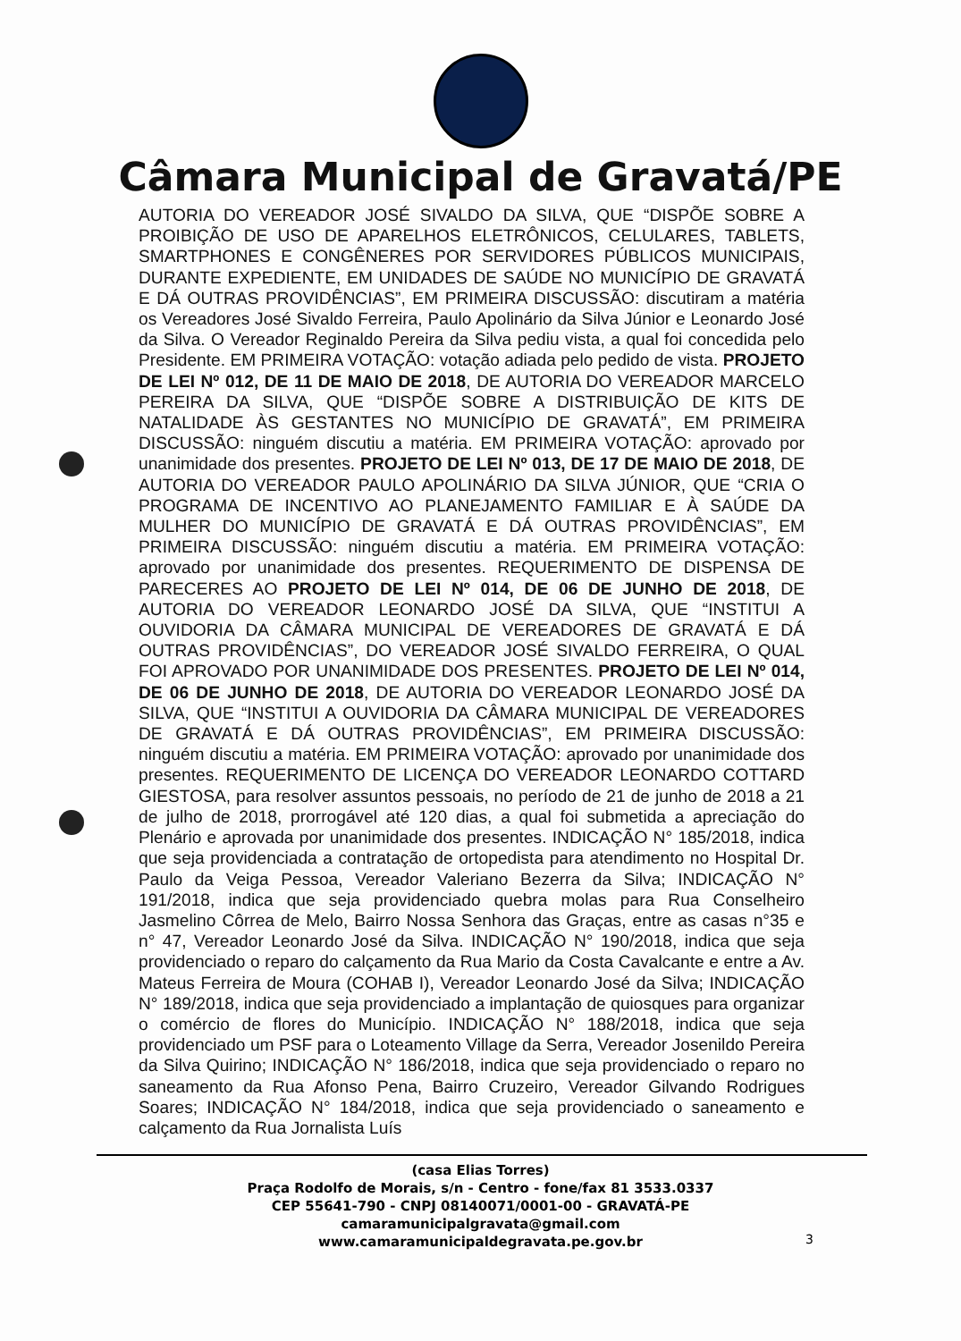Câmara Municipal de Gravatá/PE
AUTORIA DO VEREADOR JOSÉ SIVALDO DA SILVA, QUE “DISPÕE SOBRE A PROIBIÇÃO DE USO DE APARELHOS ELETRÔNICOS, CELULARES, TABLETS, SMARTPHONES E CONGÊNERES POR SERVIDORES PÚBLICOS MUNICIPAIS, DURANTE EXPEDIENTE, EM UNIDADES DE SAÚDE NO MUNICÍPIO DE GRAVATÁ E DÁ OUTRAS PROVIDÊNCIAS”, EM PRIMEIRA DISCUSSÃO: discutiram a matéria os Vereadores José Sivaldo Ferreira, Paulo Apolinário da Silva Júnior e Leonardo José da Silva. O Vereador Reginaldo Pereira da Silva pediu vista, a qual foi concedida pelo Presidente. EM PRIMEIRA VOTAÇÃO: votação adiada pelo pedido de vista. PROJETO DE LEI Nº 012, DE 11 DE MAIO DE 2018, DE AUTORIA DO VEREADOR MARCELO PEREIRA DA SILVA, QUE “DISPÕE SOBRE A DISTRIBUIÇÃO DE KITS DE NATALIDADE ÀS GESTANTES NO MUNICÍPIO DE GRAVATÁ”, EM PRIMEIRA DISCUSSÃO: ninguém discutiu a matéria. EM PRIMEIRA VOTAÇÃO: aprovado por unanimidade dos presentes. PROJETO DE LEI Nº 013, DE 17 DE MAIO DE 2018, DE AUTORIA DO VEREADOR PAULO APOLINÁRIO DA SILVA JÚNIOR, QUE “CRIA O PROGRAMA DE INCENTIVO AO PLANEJAMENTO FAMILIAR E À SAÚDE DA MULHER DO MUNICÍPIO DE GRAVATÁ E DÁ OUTRAS PROVIDÊNCIAS”, EM PRIMEIRA DISCUSSÃO: ninguém discutiu a matéria. EM PRIMEIRA VOTAÇÃO: aprovado por unanimidade dos presentes. REQUERIMENTO DE DISPENSA DE PARECERES AO PROJETO DE LEI Nº 014, DE 06 DE JUNHO DE 2018, DE AUTORIA DO VEREADOR LEONARDO JOSÉ DA SILVA, QUE “INSTITUI A OUVIDORIA DA CÂMARA MUNICIPAL DE VEREADORES DE GRAVATÁ E DÁ OUTRAS PROVIDÊNCIAS”, DO VEREADOR JOSÉ SIVALDO FERREIRA, O QUAL FOI APROVADO POR UNANIMIDADE DOS PRESENTES. PROJETO DE LEI Nº 014, DE 06 DE JUNHO DE 2018, DE AUTORIA DO VEREADOR LEONARDO JOSÉ DA SILVA, QUE “INSTITUI A OUVIDORIA DA CÂMARA MUNICIPAL DE VEREADORES DE GRAVATÁ E DÁ OUTRAS PROVIDÊNCIAS”, EM PRIMEIRA DISCUSSÃO: ninguém discutiu a matéria. EM PRIMEIRA VOTAÇÃO: aprovado por unanimidade dos presentes. REQUERIMENTO DE LICENÇA DO VEREADOR LEONARDO COTTARD GIESTOSA, para resolver assuntos pessoais, no período de 21 de junho de 2018 a 21 de julho de 2018, prorrogável até 120 dias, a qual foi submetida a apreciação do Plenário e aprovada por unanimidade dos presentes. INDICAÇÃO N° 185/2018, indica que seja providenciada a contratação de ortopedista para atendimento no Hospital Dr. Paulo da Veiga Pessoa, Vereador Valeriano Bezerra da Silva; INDICAÇÃO N° 191/2018, indica que seja providenciado quebra molas para Rua Conselheiro Jasmelino Côrrea de Melo, Bairro Nossa Senhora das Graças, entre as casas n°35 e n° 47, Vereador Leonardo José da Silva. INDICAÇÃO N° 190/2018, indica que seja providenciado o reparo do calçamento da Rua Mario da Costa Cavalcante e entre a Av. Mateus Ferreira de Moura (COHAB I), Vereador Leonardo José da Silva; INDICAÇÃO N° 189/2018, indica que seja providenciado a implantação de quiosques para organizar o comércio de flores do Município. INDICAÇÃO N° 188/2018, indica que seja providenciado um PSF para o Loteamento Village da Serra, Vereador Josenildo Pereira da Silva Quirino; INDICAÇÃO N° 186/2018, indica que seja providenciado o reparo no saneamento da Rua Afonso Pena, Bairro Cruzeiro, Vereador Gilvando Rodrigues Soares; INDICAÇÃO N° 184/2018, indica que seja providenciado o saneamento e calçamento da Rua Jornalista Luís
(casa Elias Torres)
Praça Rodolfo de Morais, s/n - Centro - fone/fax 81 3533.0337
CEP 55641-790 - CNPJ 08140071/0001-00 - GRAVATÁ-PE
camaramunicipalgravata@gmail.com
www.camaramunicipaldegravata.pe.gov.br
3